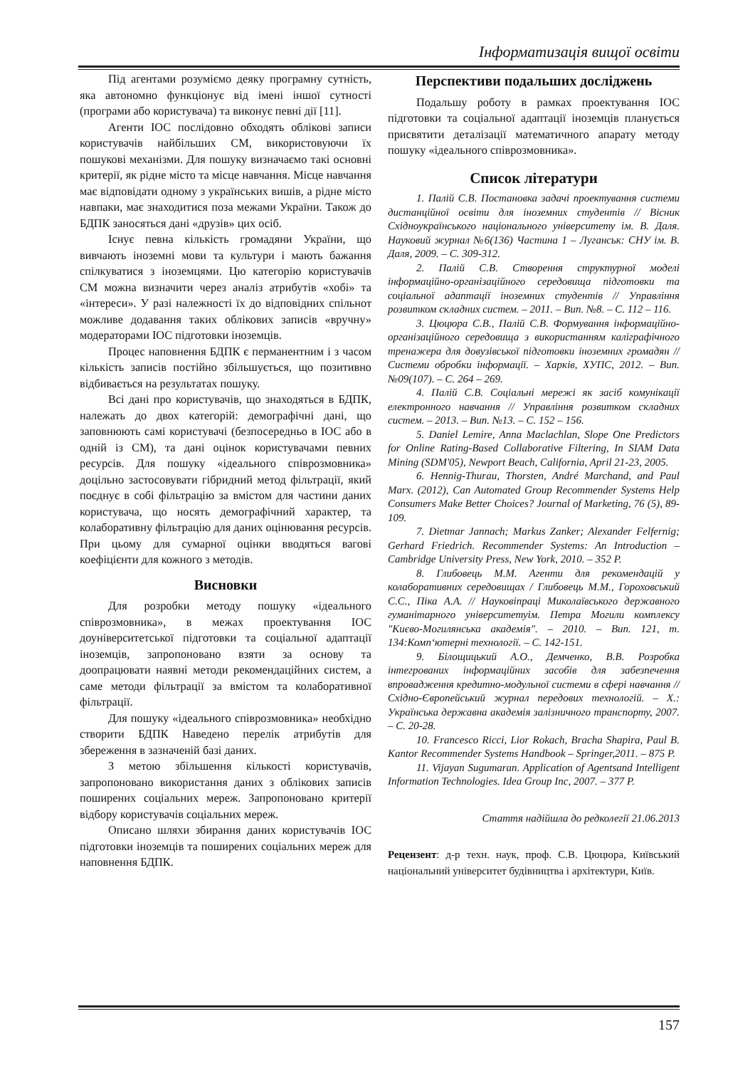Інформатизація вищої освіти
Під агентами розуміємо деяку програмну сутність, яка автономно функціонує від імені іншої сутності (програми або користувача) та виконує певні дії [11].
Агенти ІОС послідовно обходять облікові записи користувачів найбільших СМ, використовуючи їх пошукові механізми. Для пошуку визначаємо такі основні критерії, як рідне місто та місце навчання. Місце навчання має відповідати одному з українських вишів, а рідне місто навпаки, має знаходитися поза межами України. Також до БДПК заносяться дані «друзів» цих осіб.
Існує певна кількість громадяни України, що вивчають іноземні мови та культури і мають бажання спілкуватися з іноземцями. Цю категорію користувачів СМ можна визначити через аналіз атрибутів «хобі» та «інтереси». У разі належності їх до відповідних спільнот можливе додавання таких облікових записів «вручну» модераторами ІОС підготовки іноземців.
Процес наповнення БДПК є перманентним і з часом кількість записів постійно збільшується, що позитивно відбивається на результатах пошуку.
Всі дані про користувачів, що знаходяться в БДПК, належать до двох категорій: демографічні дані, що заповнюють самі користувачі (безпосередньо в ІОС або в одній із СМ), та дані оцінок користувачами певних ресурсів. Для пошуку «ідеального співрозмовника» доцільно застосовувати гібридний метод фільтрації, який поєднує в собі фільтрацію за вмістом для частини даних користувача, що носять демографічний характер, та колаборативну фільтрацію для даних оцінювання ресурсів. При цьому для сумарної оцінки вводяться вагові коефіцієнти для кожного з методів.
Висновки
Для розробки методу пошуку «ідеального співрозмовника», в межах проектування ІОС доуніверситетської підготовки та соціальної адаптації іноземців, запропоновано взяти за основу та доопрацювати наявні методи рекомендаційних систем, а саме методи фільтрації за вмістом та колаборативної фільтрації.
Для пошуку «ідеального співрозмовника» необхідно створити БДПК Наведено перелік атрибутів для збереження в зазначеній базі даних.
З метою збільшення кількості користувачів, запропоновано використання даних з облікових записів поширених соціальних мереж. Запропоновано критерії відбору користувачів соціальних мереж.
Описано шляхи збирання даних користувачів ІОС підготовки іноземців та поширених соціальних мереж для наповнення БДПК.
Перспективи подальших досліджень
Подальшу роботу в рамках проектування ІОС підготовки та соціальної адаптації іноземців планується присвятити деталізації математичного апарату методу пошуку «ідеального співрозмовника».
Список літератури
1. Палій С.В. Постановка задачі проектування системи дистанційної освіти для іноземних студентів // Вісник Східноукраїнського національного університету ім. В. Даля. Науковий журнал №6(136) Частина 1 – Луганськ: СНУ ім. В. Даля, 2009. – С. 309-312.
2. Палій С.В. Створення структурної моделі інформаційно-організаційного середовища підготовки та соціальної адаптації іноземних студентів // Управління розвитком складних систем. – 2011. – Вип. №8. – С. 112 – 116.
3. Цюцюра С.В., Палій С.В. Формування інформаційно-організаційного середовища з використанням каліграфічного тренажера для довузівської підготовки іноземних громадян // Системи обробки інформації. – Харків, ХУПС, 2012. – Вип. №09(107). – С. 264 – 269.
4. Палій С.В. Соціальні мережі як засіб комунікації електронного навчання // Управління розвитком складних систем. – 2013. – Вип. №13. – С. 152 – 156.
5. Daniel Lemire, Anna Maclachlan, Slope One Predictors for Online Rating-Based Collaborative Filtering, In SIAM Data Mining (SDM'05), Newport Beach, California, April 21-23, 2005.
6. Hennig-Thurau, Thorsten, André Marchand, and Paul Marx. (2012), Can Automated Group Recommender Systems Help Consumers Make Better Choices? Journal of Marketing, 76 (5), 89-109.
7. Dietmar Jannach; Markus Zanker; Alexander Felfernig; Gerhard Friedrich. Recommender Systems: An Introduction – Cambridge University Press, New York, 2010. – 352 P.
8. Глибовець М.М. Агенти для рекомендацій у колаборативних середовищах / Глибовець М.М., Гороховський С.С., Піка А.А. // Науковіпраці Миколаївського державного гуманітарного університетуім. Петра Могили комплексу "Києво-Могилянська академія". – 2010. – Вип. 121, т. 134:Комп‘ютерні технології. – С. 142-151.
9. Білощицький А.О., Демченко, В.В. Розробка інтегрованих інформаційних засобів для забезпечення впровадження кредитно-модульної системи в сфері навчання // Східно-Європейський журнал передових технологій. – Х.: Українська державна академія залізничного транспорту, 2007. – С. 20-28.
10. Francesco Ricci, Lior Rokach, Bracha Shapira, Paul B. Kantor Recommender Systems Handbook – Springer,2011. – 875 P.
11. Vijayan Sugumaran. Application of Agentsand Intelligent Information Technologies. Idea Group Inc, 2007. – 377 P.
Стаття надійшла до редколегії 21.06.2013
Рецензент: д-р техн. наук, проф. С.В. Цюцюра, Київський національний університет будівництва і архітектури, Київ.
157